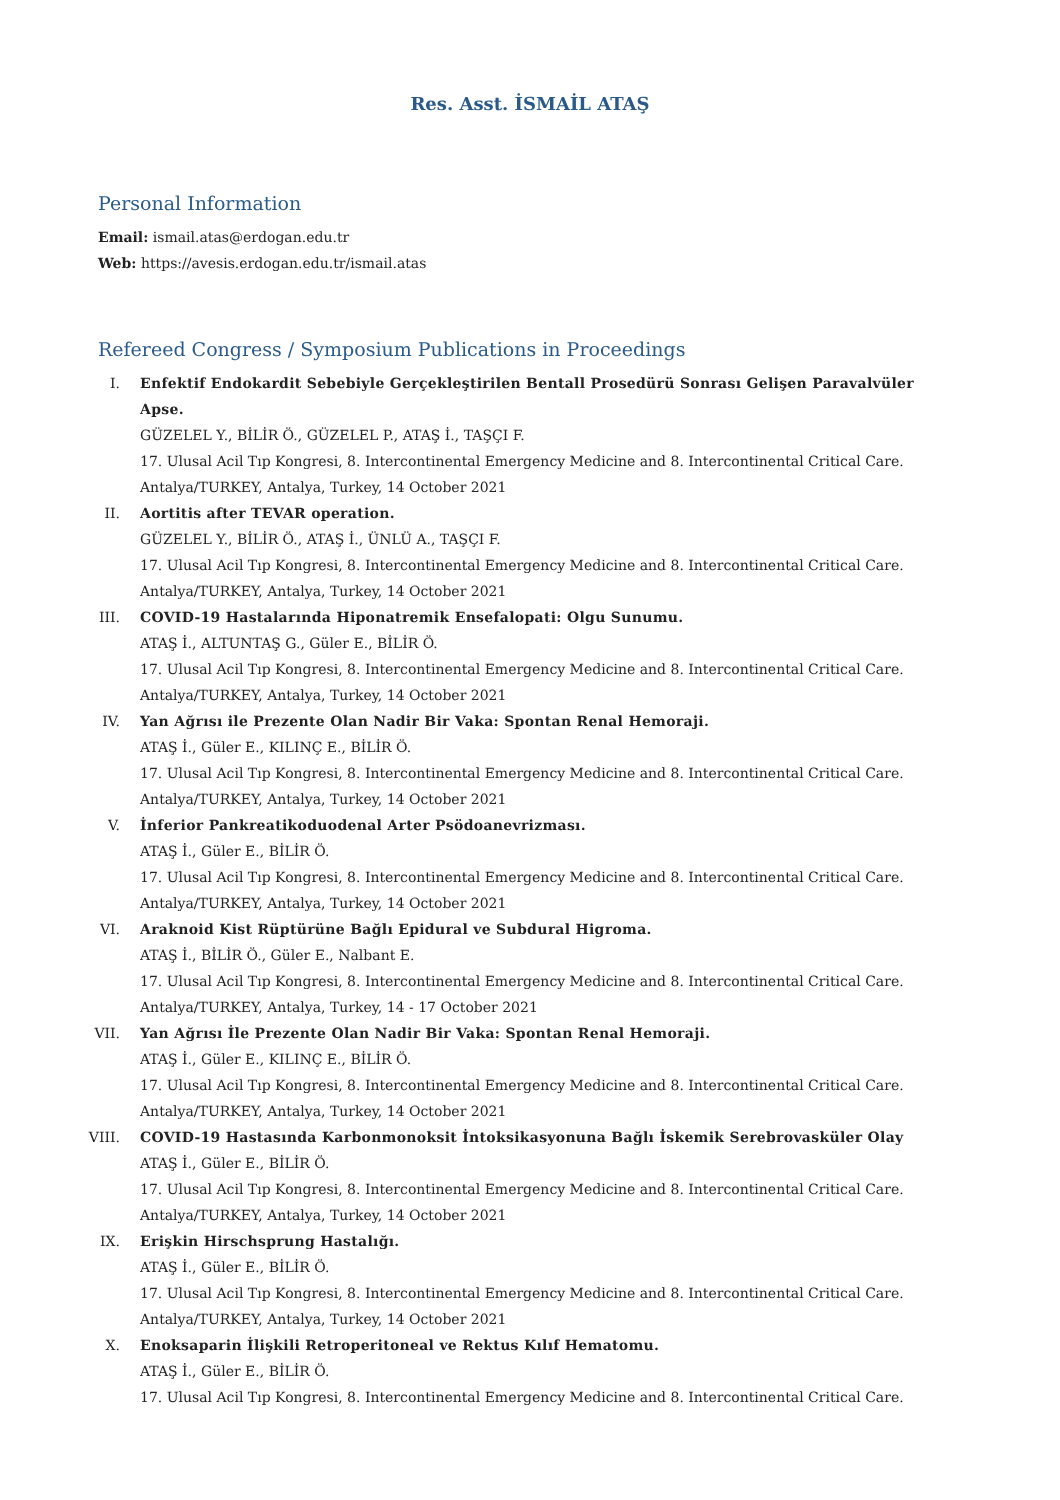Res. Asst. İSMAİL ATAŞ
Personal Information
Email: ismail.atas@erdogan.edu.tr
Web: https://avesis.erdogan.edu.tr/ismail.atas
Refereed Congress / Symposium Publications in Proceedings
I. Enfektif Endokardit Sebebiyle Gerçekleştirilen Bentall Prosedürü Sonrası Gelişen Paravalvüler Apse.
GÜZELEL Y., BİLİR Ö., GÜZELEL P., ATAŞ İ., TAŞÇI F.
17. Ulusal Acil Tıp Kongresi, 8. Intercontinental Emergency Medicine and 8. Intercontinental Critical Care. Antalya/TURKEY, Antalya, Turkey, 14 October 2021
II. Aortitis after TEVAR operation.
GÜZELEL Y., BİLİR Ö., ATAŞ İ., ÜNLÜ A., TAŞÇI F.
17. Ulusal Acil Tıp Kongresi, 8. Intercontinental Emergency Medicine and 8. Intercontinental Critical Care. Antalya/TURKEY, Antalya, Turkey, 14 October 2021
III. COVID-19 Hastalarında Hiponatremik Ensefalopati: Olgu Sunumu.
ATAŞ İ., ALTUNTAŞ G., Güler E., BİLİR Ö.
17. Ulusal Acil Tıp Kongresi, 8. Intercontinental Emergency Medicine and 8. Intercontinental Critical Care. Antalya/TURKEY, Antalya, Turkey, 14 October 2021
IV. Yan Ağrısı ile Prezente Olan Nadir Bir Vaka: Spontan Renal Hemoraji.
ATAŞ İ., Güler E., KILINÇ E., BİLİR Ö.
17. Ulusal Acil Tıp Kongresi, 8. Intercontinental Emergency Medicine and 8. Intercontinental Critical Care. Antalya/TURKEY, Antalya, Turkey, 14 October 2021
V. İnferior Pankreatikoduodenal Arter Psödoanevrizması.
ATAŞ İ., Güler E., BİLİR Ö.
17. Ulusal Acil Tıp Kongresi, 8. Intercontinental Emergency Medicine and 8. Intercontinental Critical Care. Antalya/TURKEY, Antalya, Turkey, 14 October 2021
VI. Araknoid Kist Rüptürüne Bağlı Epidural ve Subdural Higroma.
ATAŞ İ., BİLİR Ö., Güler E., Nalbant E.
17. Ulusal Acil Tıp Kongresi, 8. Intercontinental Emergency Medicine and 8. Intercontinental Critical Care. Antalya/TURKEY, Antalya, Turkey, 14 - 17 October 2021
VII. Yan Ağrısı İle Prezente Olan Nadir Bir Vaka: Spontan Renal Hemoraji.
ATAŞ İ., Güler E., KILINÇ E., BİLİR Ö.
17. Ulusal Acil Tıp Kongresi, 8. Intercontinental Emergency Medicine and 8. Intercontinental Critical Care. Antalya/TURKEY, Antalya, Turkey, 14 October 2021
VIII. COVID-19 Hastasında Karbonmonoksit İntoksikasyonuna Bağlı İskemik Serebrovasküler Olay
ATAŞ İ., Güler E., BİLİR Ö.
17. Ulusal Acil Tıp Kongresi, 8. Intercontinental Emergency Medicine and 8. Intercontinental Critical Care. Antalya/TURKEY, Antalya, Turkey, 14 October 2021
IX. Erişkin Hirschsprung Hastalığı.
ATAŞ İ., Güler E., BİLİR Ö.
17. Ulusal Acil Tıp Kongresi, 8. Intercontinental Emergency Medicine and 8. Intercontinental Critical Care. Antalya/TURKEY, Antalya, Turkey, 14 October 2021
X. Enoksaparin İlişkili Retroperitoneal ve Rektus Kılıf Hematomu.
ATAŞ İ., Güler E., BİLİR Ö.
17. Ulusal Acil Tıp Kongresi, 8. Intercontinental Emergency Medicine and 8. Intercontinental Critical Care.